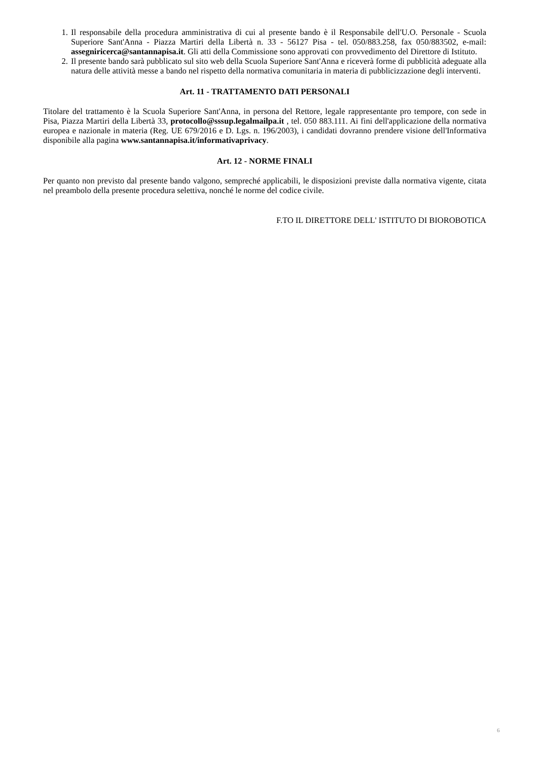1. Il responsabile della procedura amministrativa di cui al presente bando è il Responsabile dell'U.O. Personale - Scuola Superiore Sant'Anna - Piazza Martiri della Libertà n. 33 - 56127 Pisa - tel. 050/883.258, fax 050/883502, e-mail: assegniricerca@santannapisa.it. Gli atti della Commissione sono approvati con provvedimento del Direttore di Istituto.
2. Il presente bando sarà pubblicato sul sito web della Scuola Superiore Sant'Anna e riceverà forme di pubblicità adeguate alla natura delle attività messe a bando nel rispetto della normativa comunitaria in materia di pubblicizzazione degli interventi.
Art. 11 - TRATTAMENTO DATI PERSONALI
Titolare del trattamento è la Scuola Superiore Sant'Anna, in persona del Rettore, legale rappresentante pro tempore, con sede in Pisa, Piazza Martiri della Libertà 33, protocollo@sssup.legalmailpa.it , tel. 050 883.111. Ai fini dell'applicazione della normativa europea e nazionale in materia (Reg. UE 679/2016 e D. Lgs. n. 196/2003), i candidati dovranno prendere visione dell'Informativa disponibile alla pagina www.santannapisa.it/informativaprivacy.
Art. 12 - NORME FINALI
Per quanto non previsto dal presente bando valgono, sempreché applicabili, le disposizioni previste dalla normativa vigente, citata nel preambolo della presente procedura selettiva, nonché le norme del codice civile.
F.TO IL DIRETTORE DELL' ISTITUTO DI BIOROBOTICA
6